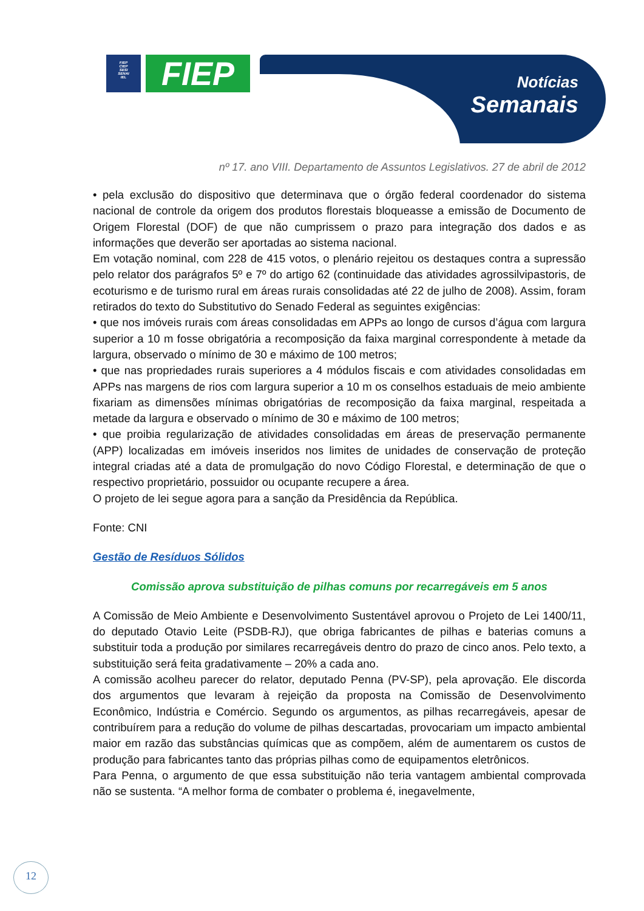FIEP
CIEP
SESI
SENAI
IEL
FIEP
Notícias
Semanais
nº 17. ano VIII. Departamento de Assuntos Legislativos. 27 de abril de 2012
• pela exclusão do dispositivo que determinava que o órgão federal coordenador do sistema nacional de controle da origem dos produtos florestais bloqueasse a emissão de Documento de Origem Florestal (DOF) de que não cumprissem o prazo para integração dos dados e as informações que deverão ser aportadas ao sistema nacional.
Em votação nominal, com 228 de 415 votos, o plenário rejeitou os destaques contra a supressão pelo relator dos parágrafos 5º e 7º do artigo 62 (continuidade das atividades agrossilvipastoris, de ecoturismo e de turismo rural em áreas rurais consolidadas até 22 de julho de 2008). Assim, foram retirados do texto do Substitutivo do Senado Federal as seguintes exigências:
• que nos imóveis rurais com áreas consolidadas em APPs ao longo de cursos d’água com largura superior a 10 m fosse obrigatória a recomposição da faixa marginal correspondente à metade da largura, observado o mínimo de 30 e máximo de 100 metros;
• que nas propriedades rurais superiores a 4 módulos fiscais e com atividades consolidadas em APPs nas margens de rios com largura superior a 10 m os conselhos estaduais de meio ambiente fixariam as dimensões mínimas obrigatórias de recomposição da faixa marginal, respeitada a metade da largura e observado o mínimo de 30 e máximo de 100 metros;
• que proibia regularização de atividades consolidadas em áreas de preservação permanente (APP) localizadas em imóveis inseridos nos limites de unidades de conservação de proteção integral criadas até a data de promulgação do novo Código Florestal, e determinação de que o respectivo proprietário, possuidor ou ocupante recupere a área.
O projeto de lei segue agora para a sanção da Presidência da República.
Fonte: CNI
Gestão de Resíduos Sólidos
Comissão aprova substituição de pilhas comuns por recarregáveis em 5 anos
A Comissão de Meio Ambiente e Desenvolvimento Sustentável aprovou o Projeto de Lei 1400/11, do deputado Otavio Leite (PSDB-RJ), que obriga fabricantes de pilhas e baterias comuns a substituir toda a produção por similares recarregáveis dentro do prazo de cinco anos. Pelo texto, a substituição será feita gradativamente – 20% a cada ano.
A comissão acolheu parecer do relator, deputado Penna (PV-SP), pela aprovação. Ele discorda dos argumentos que levaram à rejeição da proposta na Comissão de Desenvolvimento Econômico, Indústria e Comércio. Segundo os argumentos, as pilhas recarregáveis, apesar de contribuírem para a redução do volume de pilhas descartadas, provocariam um impacto ambiental maior em razão das substâncias químicas que as compõem, além de aumentarem os custos de produção para fabricantes tanto das próprias pilhas como de equipamentos eletrônicos.
Para Penna, o argumento de que essa substituição não teria vantagem ambiental comprovada não se sustenta. “A melhor forma de combater o problema é, inegavelmente,
12